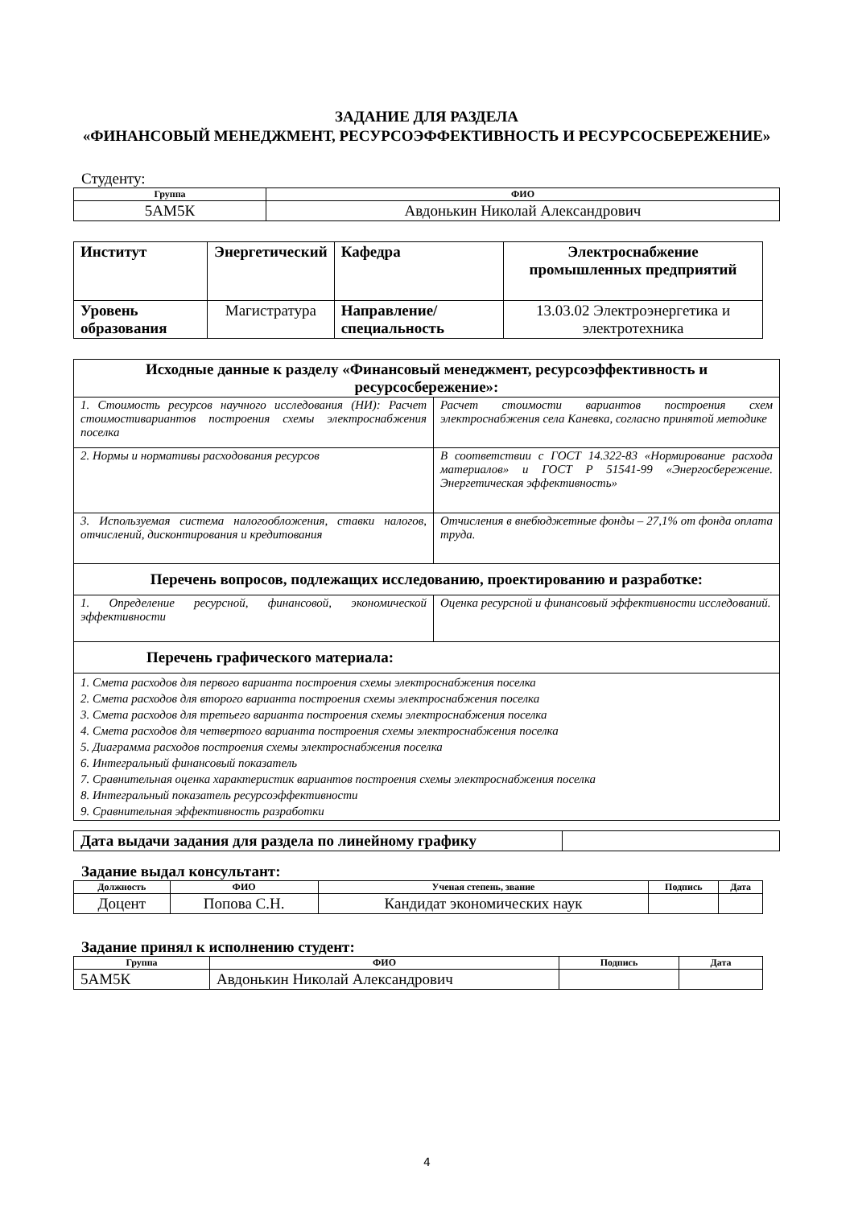ЗАДАНИЕ ДЛЯ РАЗДЕЛА
«ФИНАНСОВЫЙ МЕНЕДЖМЕНТ, РЕСУРСОЭФФЕКТИВНОСТЬ И РЕСУРСОСБЕРЕЖЕНИЕ»
Студенту:
| Группа | ФИО |
| --- | --- |
| 5АМ5К | Авдонькин Николай Александрович |
| Институт | Энергетический | Кафедра | Электроснабжение промышленных предприятий |
| Уровень образования | Магистратура | Направление/специальность | 13.03.02 Электроэнергетика и электротехника |
| Исходные данные к разделу «Финансовый менеджмент, ресурсоэффективность и ресурсосбережение»: | |
| --- | --- |
| 1. Стоимость ресурсов научного исследования (НИ): Расчет стоимостивариантов построения схемы электроснабжения поселка | Расчет стоимости вариантов построения схем электроснабжения села Каневка, согласно принятой методике |
| 2. Нормы и нормативы расходования ресурсов | В соответствии с ГОСТ 14.322-83 «Нормирование расхода материалов» и ГОСТ Р 51541-99 «Энергосбережение. Энергетическая эффективность» |
| 3. Используемая система налогообложения, ставки налогов, отчислений, дисконтирования и кредитования | Отчисления в внебюджетные фонды – 27,1% от фонда оплата труда. |
| Перечень вопросов, подлежащих исследованию, проектированию и разработке: | |
| 1. Определение ресурсной, финансовой, экономической эффективности | Оценка ресурсной и финансовый эффективности исследований. |
| Перечень графического материала: | |
| 1. Смета расходов для первого варианта построения схемы электроснабжения поселка 2. Смета расходов для второго варианта построения схемы электроснабжения поселка 3. Смета расходов для третьего варианта построения схемы электроснабжения поселка 4. Смета расходов для четвертого варианта построения схемы электроснабжения поселка 5. Диаграмма расходов построения схемы электроснабжения поселка 6. Интегральный финансовый показатель 7. Сравнительная оценка характеристик вариантов построения схемы электроснабжения поселка 8. Интегральный показатель ресурсоэффективности 9. Сравнительная эффективность разработки | |
| Дата выдачи задания для раздела по линейному графику | |
Задание выдал консультант:
| Должность | ФИО | Ученая степень, звание | Подпись | Дата |
| --- | --- | --- | --- | --- |
| Доцент | Попова С.Н. | Кандидат экономических наук | | |
Задание принял к исполнению студент:
| Группа | ФИО | Подпись | Дата |
| --- | --- | --- | --- |
| 5АМ5К | Авдонькин Николай Александрович | | |
4